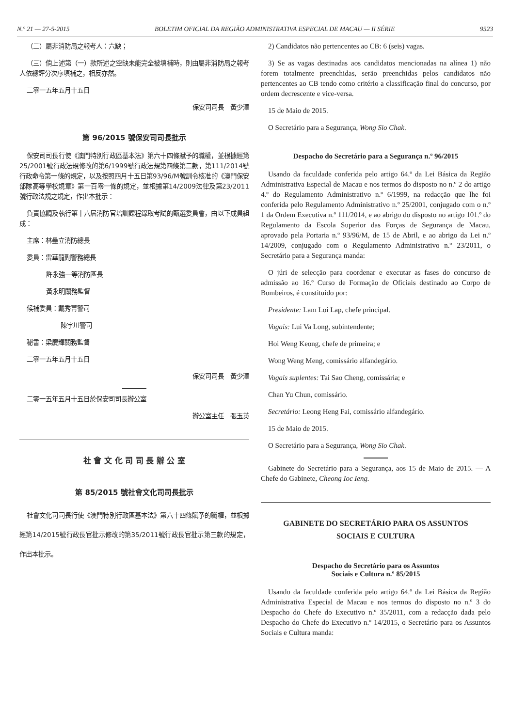N.º 21 — 27-5-2015 BOLETIM OFICIAL DA REGIÃO ADMINISTRATIVA ESPECIAL DE MACAU — II SÉRIE 9523
（二）屬非消防局之報考人：六缺；
（三）倘上述第（一）款所述之空缺未能完全被填補時，則由屬非消防局之報考人依總評分次序填補之，相反亦然。
二零一五年五月十五日
保安司司長　黃少澤
第 96/2015 號保安司司長批示
保安司司長行使《澳門特別行政區基本法》第六十四條賦予的職權，並根據經第25/2001號行政法規修改的第6/1999號行政法規第四條第二款，第111/2014號行政命令第一條的規定，以及按照四月十五日第93/96/M號訓令核准的《澳門保安部隊高等學校規章》第一百零一條的規定，並根據第14/2009法律及第23/2011號行政法規之規定，作出本批示：
負責協調及執行第十六屆消防官培訓課程錄取考試的甄選委員會，由以下成員組成：
主席：林壘立消防總長
委員：雷華龍副警務總長
許永強一等消防區長
黃永明關務監督
候補委員：戴秀菁警司
陳宇川警司
秘書：梁慶輝關務監督
二零一五年五月十五日
保安司司長　黃少澤
二零一五年五月十五日於保安司司長辦公室
辦公室主任　張玉英
社 會 文 化 司 司 長 辦 公 室
第 85/2015 號社會文化司司長批示
社會文化司司長行使《澳門特別行政區基本法》第六十四條賦予的職權，並根據經第14/2015號行政長官批示修改的第35/2011號行政長官批示第三款的規定，作出本批示。
2) Candidatos não pertencentes ao CB: 6 (seis) vagas.
3) Se as vagas destinadas aos candidatos mencionadas na alínea 1) não forem totalmente preenchidas, serão preenchidas pelos candidatos não pertencentes ao CB tendo como critério a classificação final do concurso, por ordem decrescente e vice-versa.
15 de Maio de 2015.
O Secretário para a Segurança, Wong Sio Chak.
Despacho do Secretário para a Segurança n.º 96/2015
Usando da faculdade conferida pelo artigo 64.º da Lei Básica da Região Administrativa Especial de Macau e nos termos do disposto no n.º 2 do artigo 4.º do Regulamento Administrativo n.º 6/1999, na redacção que lhe foi conferida pelo Regulamento Administrativo n.º 25/2001, conjugado com o n.º 1 da Ordem Executiva n.º 111/2014, e ao abrigo do disposto no artigo 101.º do Regulamento da Escola Superior das Forças de Segurança de Macau, aprovado pela Portaria n.º 93/96/M, de 15 de Abril, e ao abrigo da Lei n.º 14/2009, conjugado com o Regulamento Administrativo n.º 23/2011, o Secretário para a Segurança manda:
O júri de selecção para coordenar e executar as fases do concurso de admissão ao 16.º Curso de Formação de Oficiais destinado ao Corpo de Bombeiros, é constituído por:
Presidente: Lam Loi Lap, chefe principal.
Vogais: Lui Va Long, subintendente;
Hoi Weng Keong, chefe de primeira; e
Wong Weng Meng, comissário alfandegário.
Vogais suplentes: Tai Sao Cheng, comissária; e
Chan Yu Chun, comissário.
Secretário: Leong Heng Fai, comissário alfandegário.
15 de Maio de 2015.
O Secretário para a Segurança, Wong Sio Chak.
Gabinete do Secretário para a Segurança, aos 15 de Maio de 2015. — A Chefe do Gabinete, Cheong Ioc Ieng.
GABINETE DO SECRETÁRIO PARA OS ASSUNTOS
SOCIAIS E CULTURA
Despacho do Secretário para os Assuntos
Sociais e Cultura n.º 85/2015
Usando da faculdade conferida pelo artigo 64.º da Lei Básica da Região Administrativa Especial de Macau e nos termos do disposto no n.º 3 do Despacho do Chefe do Executivo n.º 35/2011, com a redacção dada pelo Despacho do Chefe do Executivo n.º 14/2015, o Secretário para os Assuntos Sociais e Cultura manda: